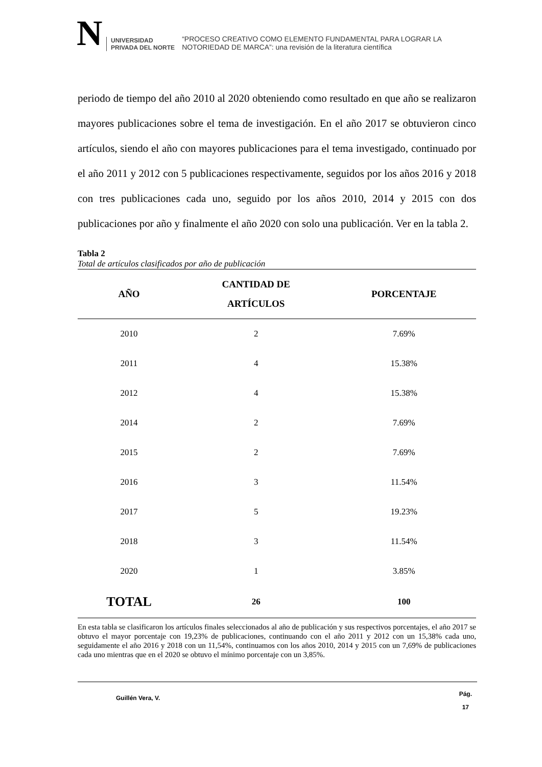N
UNIVERSIDAD
PRIVADA DEL NORTE
“PROCESO CREATIVO COMO ELEMENTO FUNDAMENTAL PARA LOGRAR LA
NOTORIEDAD DE MARCA”: una revisión de la literatura científica
periodo de tiempo del año 2010 al 2020 obteniendo como resultado en que año se realizaron mayores publicaciones sobre el tema de investigación. En el año 2017 se obtuvieron cinco artículos, siendo el año con mayores publicaciones para el tema investigado, continuado por el año 2011 y 2012 con 5 publicaciones respectivamente, seguidos por los años 2016 y 2018 con tres publicaciones cada uno, seguido por los años 2010, 2014 y 2015 con dos publicaciones por año y finalmente el año 2020 con solo una publicación. Ver en la tabla 2.
Tabla 2
Total de artículos clasificados por año de publicación
| AÑO | CANTIDAD DE ARTÍCULOS | PORCENTAJE |
| --- | --- | --- |
| 2010 | 2 | 7.69% |
| 2011 | 4 | 15.38% |
| 2012 | 4 | 15.38% |
| 2014 | 2 | 7.69% |
| 2015 | 2 | 7.69% |
| 2016 | 3 | 11.54% |
| 2017 | 5 | 19.23% |
| 2018 | 3 | 11.54% |
| 2020 | 1 | 3.85% |
| TOTAL | 26 | 100 |
En esta tabla se clasificaron los artículos finales seleccionados al año de publicación y sus respectivos porcentajes, el año 2017 se obtuvo el mayor porcentaje con 19,23% de publicaciones, continuando con el año 2011 y 2012 con un 15,38% cada uno, seguidamente el año 2016 y 2018 con un 11,54%, continuamos con los años 2010, 2014 y 2015 con un 7,69% de publicaciones cada uno mientras que en el 2020 se obtuvo el mínimo porcentaje con un 3,85%.
Guillén Vera, V.
Pág.
17